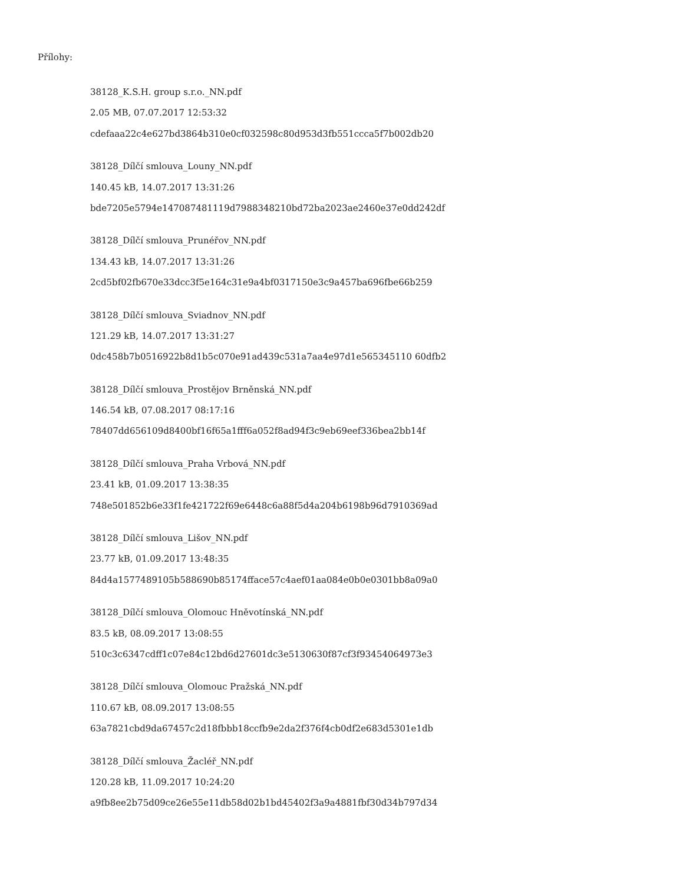Přílohy:
38128_K.S.H. group s.r.o._NN.pdf
2.05 MB, 07.07.2017 12:53:32
cdefaaa22c4e627bd3864b310e0cf032598c80d953d3fb551ccca5f7b002db20
38128_Dílčí smlouva_Louny_NN.pdf
140.45 kB, 14.07.2017 13:31:26
bde7205e5794e147087481119d7988348210bd72ba2023ae2460e37e0dd242df
38128_Dílčí smlouva_Prunéřov_NN.pdf
134.43 kB, 14.07.2017 13:31:26
2cd5bf02fb670e33dcc3f5e164c31e9a4bf0317150e3c9a457ba696fbe66b259
38128_Dílčí smlouva_Sviadnov_NN.pdf
121.29 kB, 14.07.2017 13:31:27
0dc458b7b0516922b8d1b5c070e91ad439c531a7aa4e97d1e565345110 60dfb2
38128_Dílčí smlouva_Prostějov Brněnská_NN.pdf
146.54 kB, 07.08.2017 08:17:16
78407dd656109d8400bf16f65a1fff6a052f8ad94f3c9eb69eef336bea2bb14f
38128_Dílčí smlouva_Praha Vrbová_NN.pdf
23.41 kB, 01.09.2017 13:38:35
748e501852b6e33f1fe421722f69e6448c6a88f5d4a204b6198b96d7910369ad
38128_Dílčí smlouva_Lišov_NN.pdf
23.77 kB, 01.09.2017 13:48:35
84d4a1577489105b588690b85174fface57c4aef01aa084e0b0e0301bb8a09a0
38128_Dílčí smlouva_Olomouc Hněvotínská_NN.pdf
83.5 kB, 08.09.2017 13:08:55
510c3c6347cdff1c07e84c12bd6d27601dc3e5130630f87cf3f93454064973e3
38128_Dílčí smlouva_Olomouc Pražská_NN.pdf
110.67 kB, 08.09.2017 13:08:55
63a7821cbd9da67457c2d18fbbb18ccfb9e2da2f376f4cb0df2e683d5301e1db
38128_Dílčí smlouva_Žacléř_NN.pdf
120.28 kB, 11.09.2017 10:24:20
a9fb8ee2b75d09ce26e55e11db58d02b1bd45402f3a9a4881fbf30d34b797d34